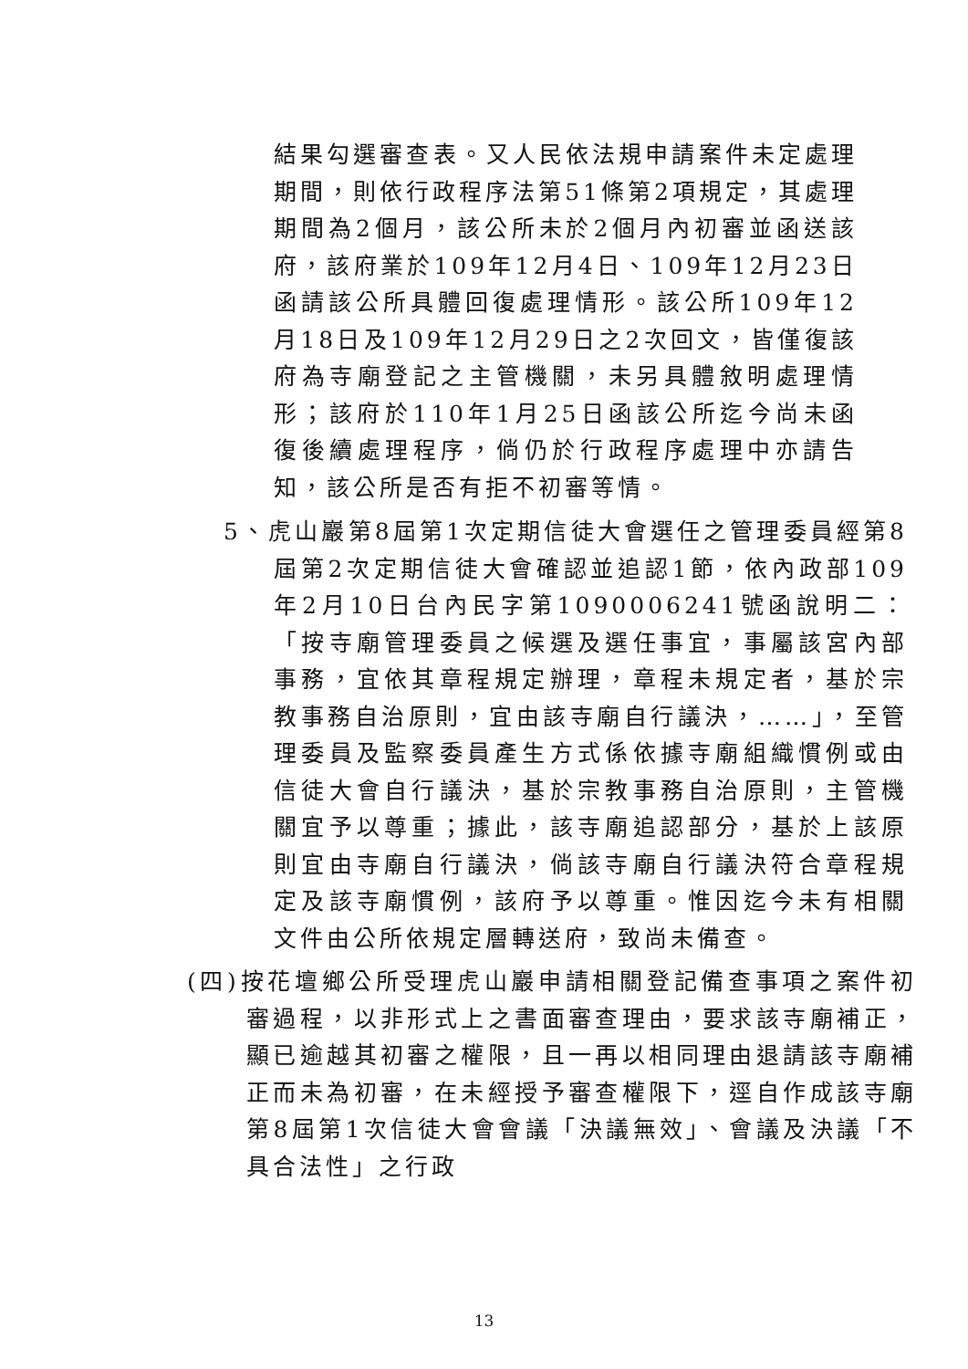結果勾選審查表。又人民依法規申請案件未定處理期間，則依行政程序法第51條第2項規定，其處理期間為2個月，該公所未於2個月內初審並函送該府，該府業於109年12月4日、109年12月23日函請該公所具體回復處理情形。該公所109年12月18日及109年12月29日之2次回文，皆僅復該府為寺廟登記之主管機關，未另具體敘明處理情形；該府於110年1月25日函該公所迄今尚未函復後續處理程序，倘仍於行政程序處理中亦請告知，該公所是否有拒不初審等情。
5、虎山巖第8屆第1次定期信徒大會選任之管理委員經第8屆第2次定期信徒大會確認並追認1節，依內政部109年2月10日台內民字第1090006241號函說明二：「按寺廟管理委員之候選及選任事宜，事屬該宮內部事務，宜依其章程規定辦理，章程未規定者，基於宗教事務自治原則，宜由該寺廟自行議決，……」，至管理委員及監察委員產生方式係依據寺廟組織慣例或由信徒大會自行議決，基於宗教事務自治原則，主管機關宜予以尊重；據此，該寺廟追認部分，基於上該原則宜由寺廟自行議決，倘該寺廟自行議決符合章程規定及該寺廟慣例，該府予以尊重。惟因迄今未有相關文件由公所依規定層轉送府，致尚未備查。
(四)按花壇鄉公所受理虎山巖申請相關登記備查事項之案件初審過程，以非形式上之書面審查理由，要求該寺廟補正，顯已逾越其初審之權限，且一再以相同理由退請該寺廟補正而未為初審，在未經授予審查權限下，逕自作成該寺廟第8屆第1次信徒大會會議「決議無效」、會議及決議「不具合法性」之行政
13